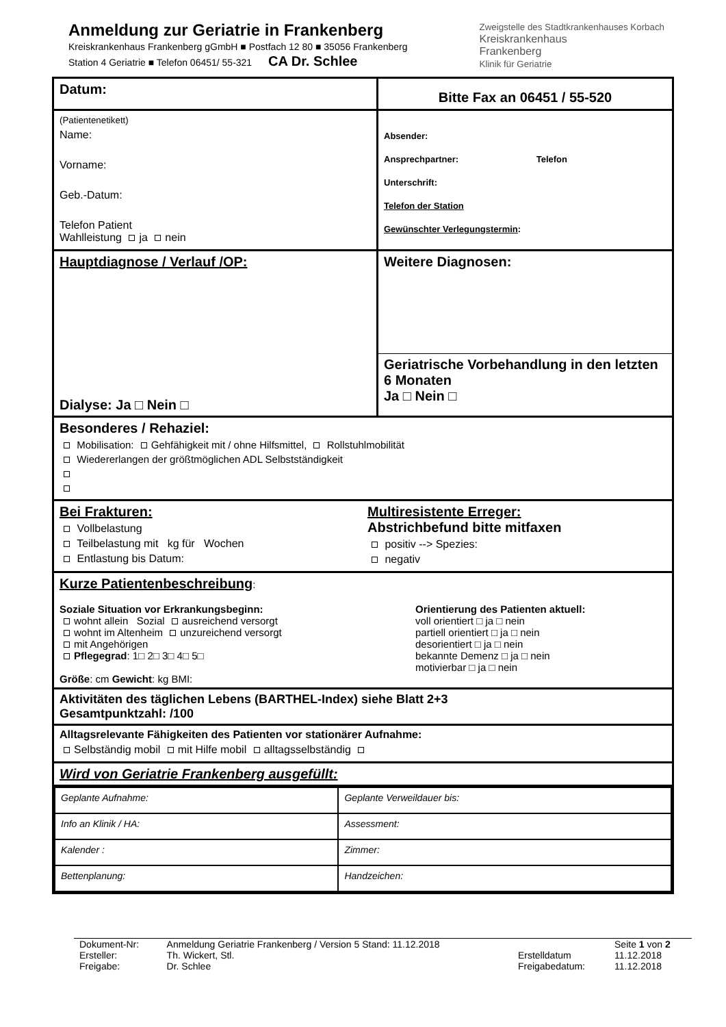Anmeldung zur Geriatrie in Frankenberg
Kreiskrankenhaus Frankenberg gGmbH ■ Postfach 12 80 ■ 35056 Frankenberg
Station 4 Geriatrie ■ Telefon 06451/ 55-321 CA Dr. Schlee
Zweigstelle des Stadtkrankenhauses Korbach
Kreiskrankenhaus
Frankenberg
Klinik für Geriatrie
Datum:
Bitte Fax an 06451 / 55-520
(Patientenetikett)
Name:
Vorname:
Geb.-Datum:
Telefon Patient
Wahlleistung ja nein
Absender:
Ansprechpartner: Telefon
Unterschrift:
Telefon der Station
Gewünschter Verlegungstermin:
Hauptdiagnose / Verlauf /OP:
Dialyse: Ja □ Nein □
Weitere Diagnosen:
Geriatrische Vorbehandlung in den letzten 6 Monaten
Ja □ Nein □
Besonderes / Rehaziel:
Mobilisation: Gehfähigkeit mit / ohne Hilfsmittel, Rollstuhlmobilität
Wiedererlangen der größtmöglichen ADL Selbstständigkeit
Bei Frakturen:
Vollbelastung
Teilbelastung mit kg für Wochen
Entlastung bis Datum:
Multiresistente Erreger:
Abstrichbefund bitte mitfaxen
positiv --> Spezies:
negativ
Kurze Patientenbeschreibung:
Soziale Situation vor Erkrankungsbeginn:
wohnt allein Sozial ausreichend versorgt
wohnt im Altenheim unzureichend versorgt
mit Angehörigen
Pflegegrad: 1□ 2□ 3□ 4□ 5□
Größe: cm Gewicht: kg BMI:
Orientierung des Patienten aktuell:
voll orientiert □ ja □ nein
partiell orientiert □ ja □ nein
desorientiert □ ja □ nein
bekannte Demenz □ ja □ nein
motivierbar □ ja □ nein
Aktivitäten des täglichen Lebens (BARTHEL-Index) siehe Blatt 2+3
Gesamtpunktzahl: /100
Alltagsrelevante Fähigkeiten des Patienten vor stationärer Aufnahme:
Selbständig mobil mit Hilfe mobil alltagsselbständig
Wird von Geriatrie Frankenberg ausgefüllt:
| Geplante Aufnahme: | Geplante Verweildauer bis: |
| Info an Klinik / HA: | Assessment: |
| Kalender : | Zimmer: |
| Bettenplanung: | Handzeichen: |
| Dokument-Nr: | Anmeldung Geriatrie Frankenberg / Version 5 Stand: 11.12.2018 | | Seite 1 von 2 |
| Ersteller: | Th. Wickert, Stl. | Erstelldatum | 11.12.2018 |
| Freigabe: | Dr. Schlee | Freigabedatum: | 11.12.2018 |